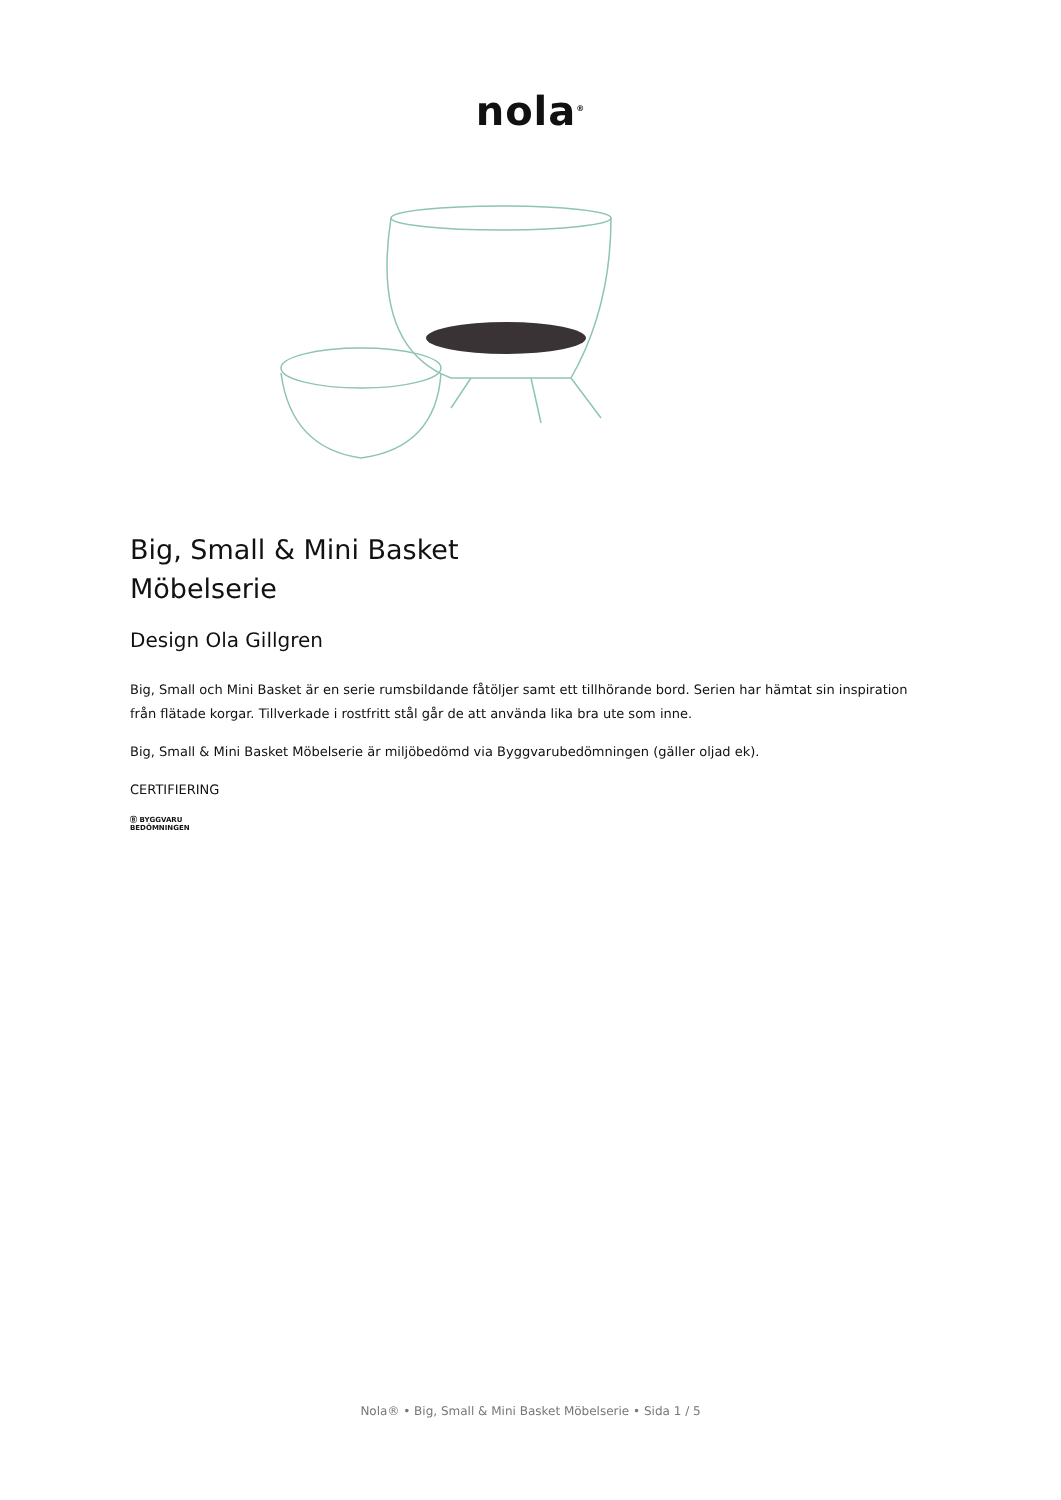nola<sup>®</sup>
Big, Small & Mini Basket
Möbelserie
Design Ola Gillgren
Big, Small och Mini Basket är en serie rumsbildande fåtöljer samt ett tillhörande bord. Serien har hämtat sin inspiration från flätade korgar. Tillverkade i rostfritt stål går de att använda lika bra ute som inne.
Big, Small & Mini Basket Möbelserie är miljöbedömd via Byggvarubedömningen (gäller oljad ek).
CERTIFIERING
Ⓑ BYGGVARU
BEDÖMNINGEN
Nola® • Big, Small & Mini Basket Möbelserie • Sida 1 / 5